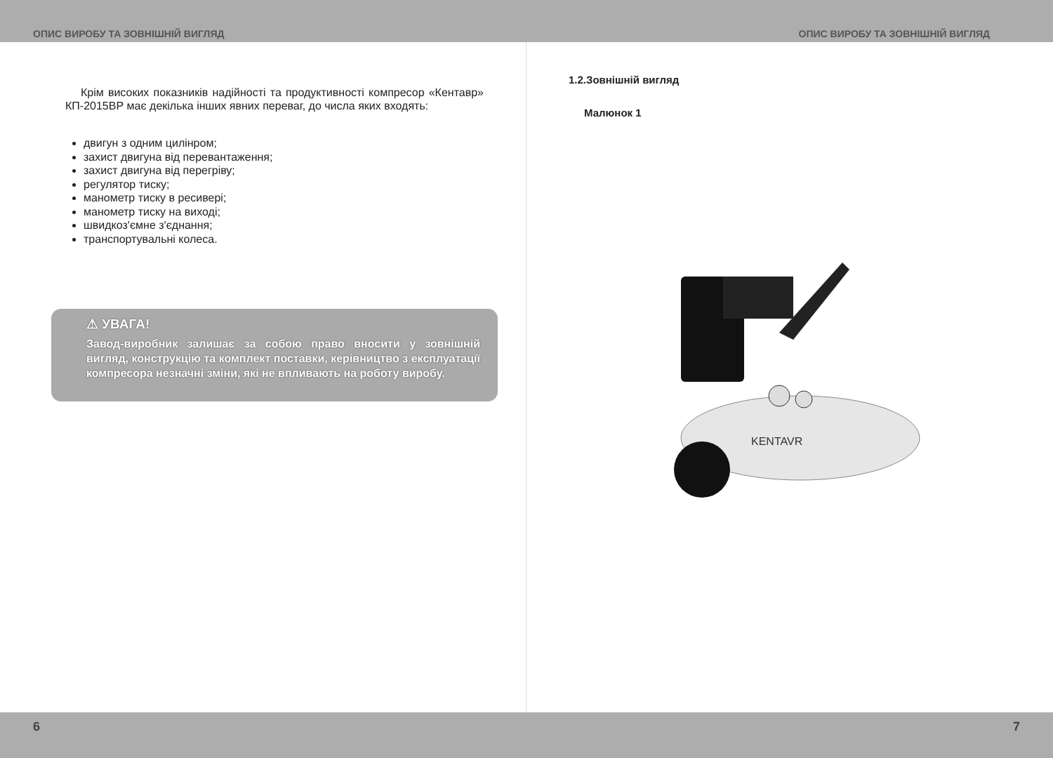ОПИС ВИРОБУ ТА ЗОВНІШНІЙ ВИГЛЯД ОПИС ВИРОБУ ТА ЗОВНІШНІЙ ВИГЛЯД
Крім високих показників надійності та продуктивності компресор «Кентавр» КП-2015ВР має декілька інших явних переваг, до числа яких входять:
двигун з одним цилінром;
захист двигуна від перевантаження;
захист двигуна від перегріву;
регулятор тиску;
манометр тиску в ресивері;
манометр тиску на виході;
швидкоз'ємне з'єднання;
транспортувальні колеса.
⚠ УВАГА!
Завод-виробник залишає за собою право вносити у зовнішній вигляд, конструкцію та комплект поставки, керівництво з експлуатації компресора незначні зміни, які не впливають на роботу виробу.
1.2.Зовнішній вигляд
Малюнок 1
KENTAVR
6 7